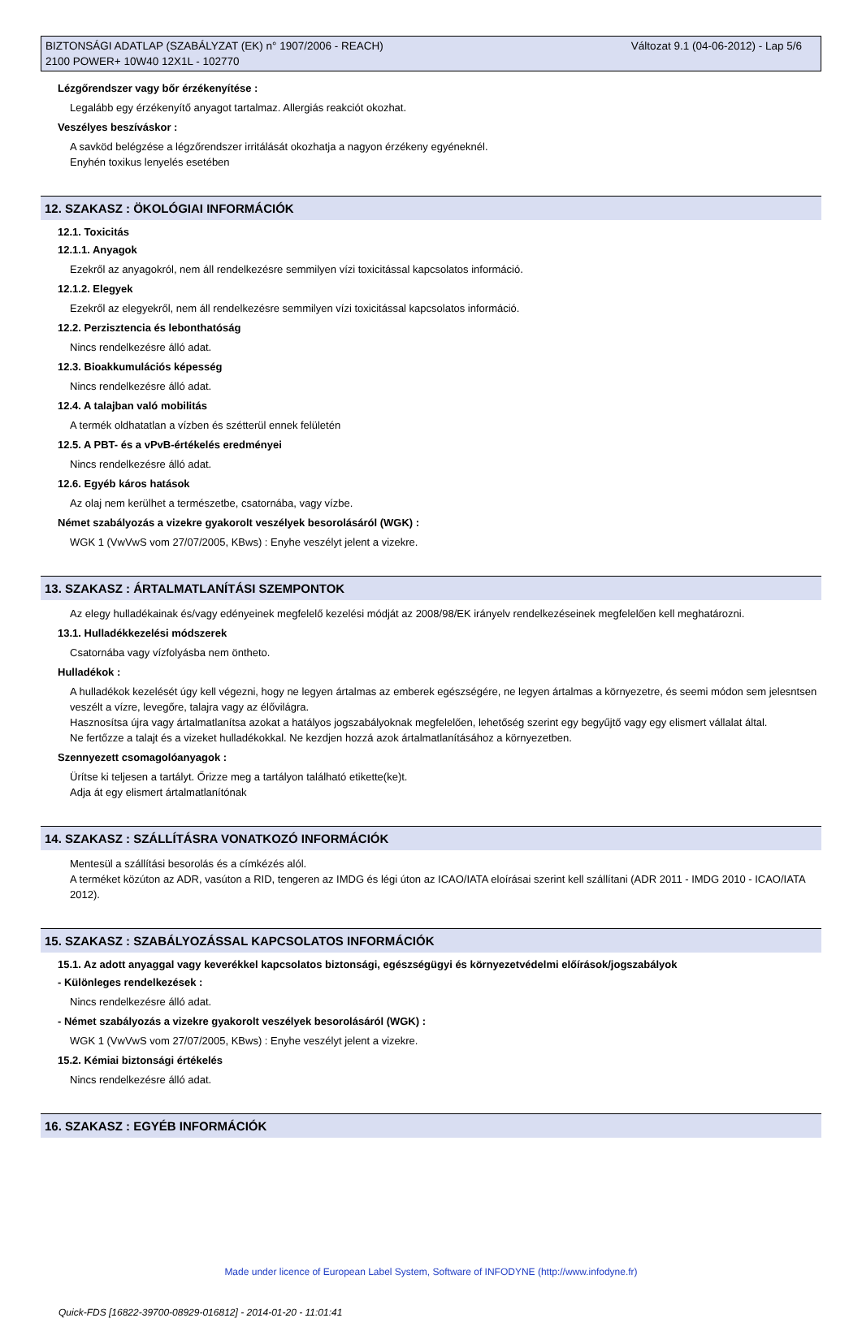BIZTONSÁGI ADATLAP (SZABÁLYZAT (EK) n° 1907/2006 - REACH)
2100 POWER+ 10W40 12X1L - 102770
Változat 9.1 (04-06-2012) - Lap 5/6
Lézgőrendszer vagy bőr érzékenyítése :
Legalább egy érzékenyítő anyagot tartalmaz. Allergiás reakciót okozhat.
Veszélyes beszíváskor :
A savköd belégzése a légzőrendszer irritálását okozhatja a nagyon érzékeny egyéneknél.
Enyhén toxikus lenyelés esetében
12. SZAKASZ : ÖKOLÓGIAI INFORMÁCIÓK
12.1. Toxicitás
12.1.1. Anyagok
Ezekről az anyagokról, nem áll rendelkezésre semmilyen vízi toxicitással kapcsolatos információ.
12.1.2. Elegyek
Ezekről az elegyekről, nem áll rendelkezésre semmilyen vízi toxicitással kapcsolatos információ.
12.2. Perzisztencia és lebonthatóság
Nincs rendelkezésre álló adat.
12.3. Bioakkumulációs képesség
Nincs rendelkezésre álló adat.
12.4. A talajban való mobilitás
A termék oldhatatlan a vízben és szétterül ennek felületén
12.5. A PBT- és a vPvB-értékelés eredményei
Nincs rendelkezésre álló adat.
12.6. Egyéb káros hatások
Az olaj nem kerülhet a természetbe, csatornába, vagy vízbe.
Német szabályozás a vizekre gyakorolt veszélyek besorolásáról (WGK) :
WGK 1 (VwVwS vom 27/07/2005, KBws) : Enyhe veszélyt jelent a vizekre.
13. SZAKASZ : ÁRTALMATLANÍTÁSI SZEMPONTOK
Az elegy hulladékainak és/vagy edényeinek megfelelő kezelési módját az 2008/98/EK irányelv rendelkezéseinek megfelelően kell meghatározni.
13.1. Hulladékkezelési módszerek
Csatornába vagy vízfolyásba nem öntheto.
Hulladékok :
A hulladékok kezelését úgy kell végezni, hogy ne legyen ártalmas az emberek egészségére, ne legyen ártalmas a környezetre, és seemi módon sem jelesntsen veszélt a vízre, levegőre, talajra vagy az élővilágra.
Hasznosítsa újra vagy ártalmatlanítsa azokat a hatályos jogszabályoknak megfelelően, lehetőség szerint egy begyűjtő vagy egy elismert vállalat által.
Ne fertőzze a talajt és a vizeket hulladékokkal. Ne kezdjen hozzá azok ártalmatlanításához a környezetben.
Szennyezett csomagolóanyagok :
Ürítse ki teljesen a tartályt. Őrizze meg a tartályon található etikette(ke)t.
Adja át egy elismert ártalmatlanítónak
14. SZAKASZ : SZÁLLÍTÁSRA VONATKOZÓ INFORMÁCIÓK
Mentesül a szállítási besorolás és a címkézés alól.
A terméket közúton az ADR, vasúton a RID, tengeren az IMDG és légi úton az ICAO/IATA eloírásai szerint kell szállítani (ADR 2011 - IMDG 2010 - ICAO/IATA 2012).
15. SZAKASZ : SZABÁLYOZÁSSAL KAPCSOLATOS INFORMÁCIÓK
15.1. Az adott anyaggal vagy keverékkel kapcsolatos biztonsági, egészségügyi és környezetvédelmi előírások/jogszabályok
- Különleges rendelkezések :
Nincs rendelkezésre álló adat.
- Német szabályozás a vizekre gyakorolt veszélyek besorolásáról (WGK) :
WGK 1 (VwVwS vom 27/07/2005, KBws) : Enyhe veszélyt jelent a vizekre.
15.2. Kémiai biztonsági értékelés
Nincs rendelkezésre álló adat.
16. SZAKASZ : EGYÉB INFORMÁCIÓK
Made under licence of European Label System, Software of INFODYNE (http://www.infodyne.fr)
Quick-FDS [16822-39700-08929-016812] - 2014-01-20 - 11:01:41